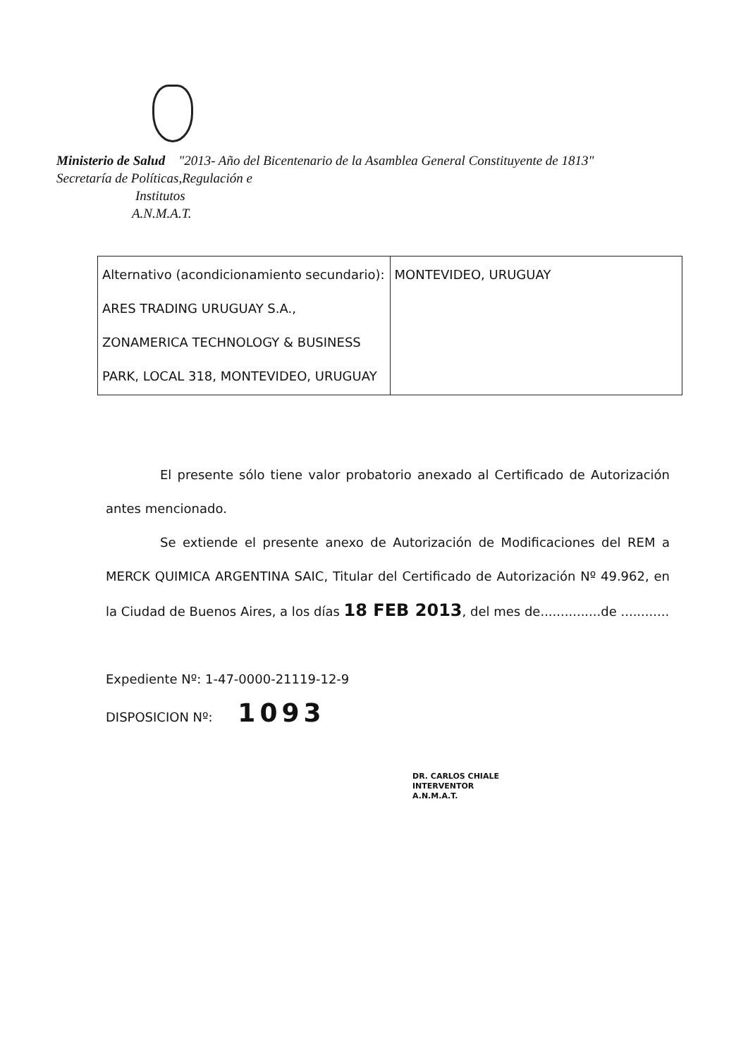Ministerio de Salud "2013- Año del Bicentenario de la Asamblea General Constituyente de 1813"
Secretaría de Políticas,Regulación e
Institutos
A.N.M.A.T.
| Alternativo (acondicionamiento secundario): ARES TRADING URUGUAY S.A., ZONAMERICA TECHNOLOGY & BUSINESS PARK, LOCAL 318, MONTEVIDEO, URUGUAY | MONTEVIDEO, URUGUAY |
El presente sólo tiene valor probatorio anexado al Certificado de Autorización antes mencionado.
Se extiende el presente anexo de Autorización de Modificaciones del REM a MERCK QUIMICA ARGENTINA SAIC, Titular del Certificado de Autorización Nº 49.962, en la Ciudad de Buenos Aires, a los días 18 FEB 2013, del mes de...............de ............
Expediente Nº: 1-47-0000-21119-12-9
DISPOSICION Nº: 1093
DR. CARLOS CHIALE
INTERVENTOR
A.N.M.A.T.